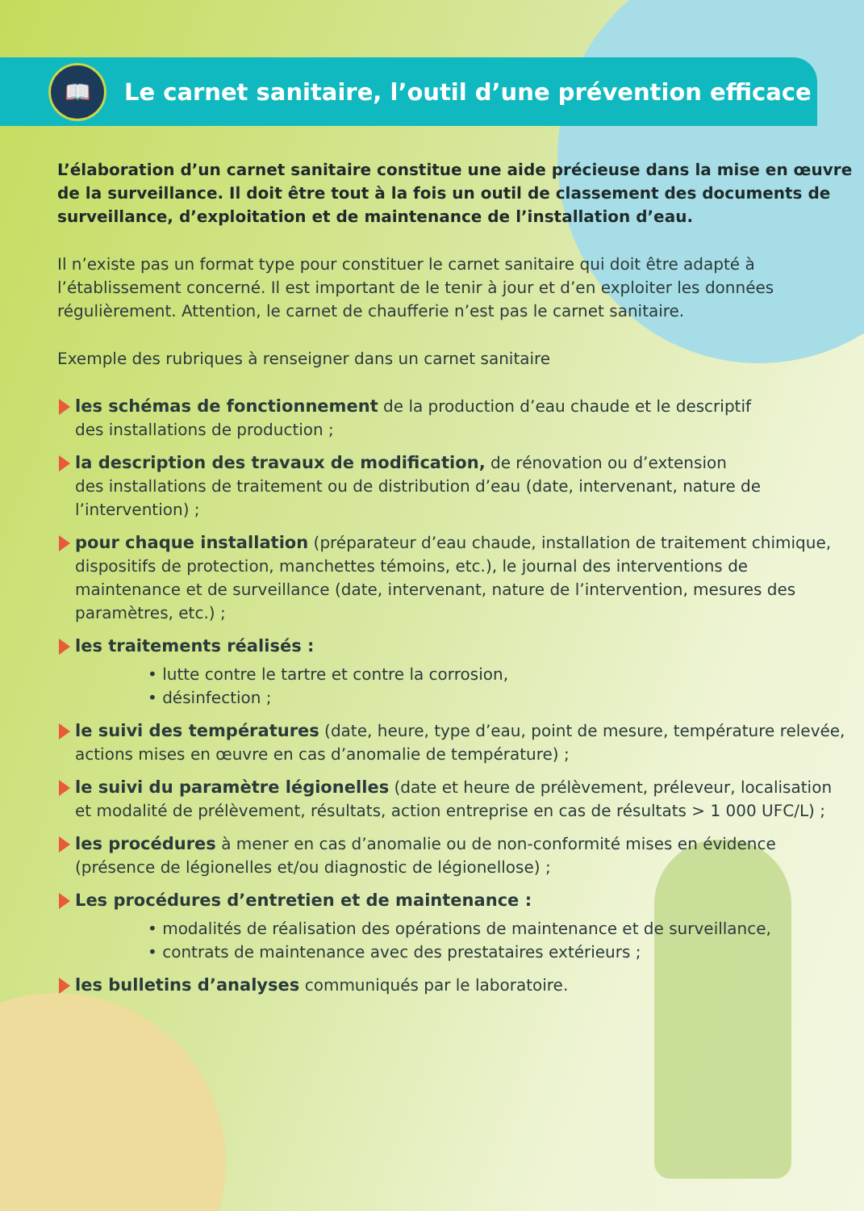📖
Le carnet sanitaire, l’outil d’une prévention efficace
L’élaboration d’un carnet sanitaire constitue une aide précieuse dans la mise en œuvre de la surveillance. Il doit être tout à la fois un outil de classement des documents de surveillance, d’exploitation et de maintenance de l’installation d’eau.
Il n’existe pas un format type pour constituer le carnet sanitaire qui doit être adapté à l’établissement concerné. Il est important de le tenir à jour et d’en exploiter les données régulièrement. Attention, le carnet de chaufferie n’est pas le carnet sanitaire.
Exemple des rubriques à renseigner dans un carnet sanitaire
les schémas de fonctionnement de la production d’eau chaude et le descriptif
des installations de production ;
la description des travaux de modification, de rénovation ou d’extension
des installations de traitement ou de distribution d’eau (date, intervenant, nature de l’intervention) ;
pour chaque installation (préparateur d’eau chaude, installation de traitement chimique, dispositifs de protection, manchettes témoins, etc.), le journal des interventions de maintenance et de surveillance (date, intervenant, nature de l’intervention, mesures des paramètres, etc.) ;
les traitements réalisés :
• lutte contre le tartre et contre la corrosion,
• désinfection ;
le suivi des températures (date, heure, type d’eau, point de mesure, température relevée, actions mises en œuvre en cas d’anomalie de température) ;
le suivi du paramètre légionelles (date et heure de prélèvement, préleveur, localisation et modalité de prélèvement, résultats, action entreprise en cas de résultats > 1 000 UFC/L) ;
les procédures à mener en cas d’anomalie ou de non-conformité mises en évidence (présence de légionelles et/ou diagnostic de légionellose) ;
Les procédures d’entretien et de maintenance :
• modalités de réalisation des opérations de maintenance et de surveillance,
• contrats de maintenance avec des prestataires extérieurs ;
les bulletins d’analyses communiqués par le laboratoire.